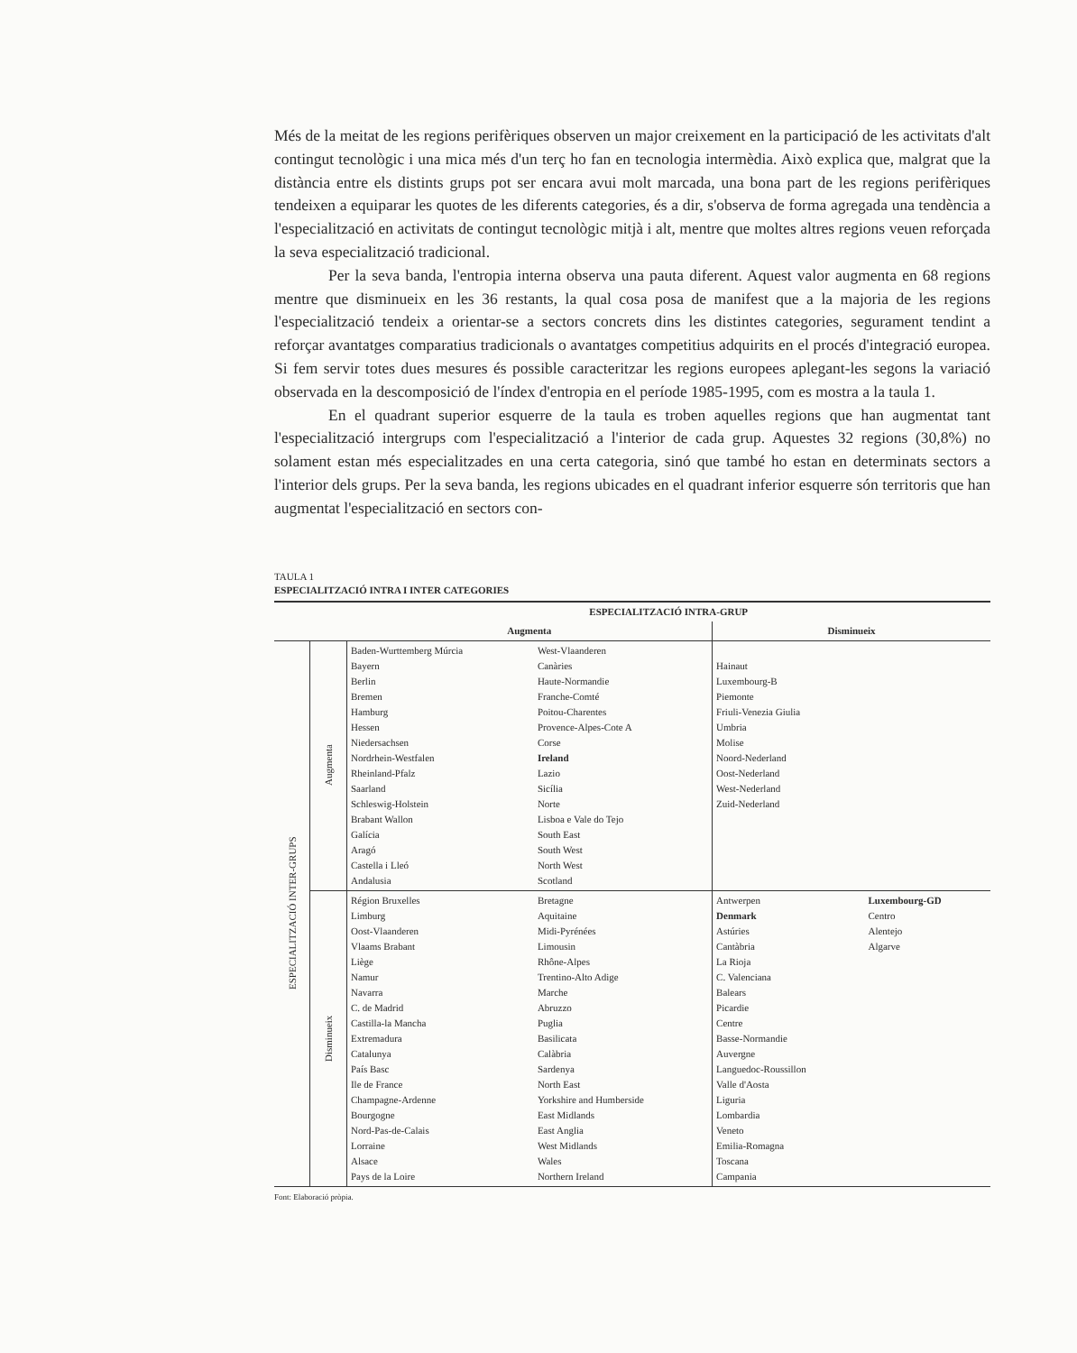Més de la meitat de les regions perifèriques observen un major creixement en la participació de les activitats d'alt contingut tecnològic i una mica més d'un terç ho fan en tecnologia intermèdia. Això explica que, malgrat que la distància entre els distints grups pot ser encara avui molt marcada, una bona part de les regions perifèriques tendeixen a equiparar les quotes de les diferents categories, és a dir, s'observa de forma agregada una tendència a l'especialització en activitats de contingut tecnològic mitjà i alt, mentre que moltes altres regions veuen reforçada la seva especialització tradicional.
Per la seva banda, l'entropia interna observa una pauta diferent. Aquest valor augmenta en 68 regions mentre que disminueix en les 36 restants, la qual cosa posa de manifest que a la majoria de les regions l'especialització tendeix a orientar-se a sectors concrets dins les distintes categories, segurament tendint a reforçar avantatges comparatius tradicionals o avantatges competitius adquirits en el procés d'integració europea. Si fem servir totes dues mesures és possible caracteritzar les regions europees aplegant-les segons la variació observada en la descomposició de l'índex d'entropia en el període 1985-1995, com es mostra a la taula 1.
En el quadrant superior esquerre de la taula es troben aquelles regions que han augmentat tant l'especialització intergrups com l'especialització a l'interior de cada grup. Aquestes 32 regions (30,8%) no solament estan més especialitzades en una certa categoria, sinó que també ho estan en determinats sectors a l'interior dels grups. Per la seva banda, les regions ubicades en el quadrant inferior esquerre són territoris que han augmentat l'especialització en sectors con-
TAULA 1
ESPECIALITZACIÓ INTRA I INTER CATEGORIES
| | | ESPECIALITZACIÓ INTRA-GRUP | | | |
| --- | --- | --- | --- | --- | --- |
| | | Augmenta | | Disminueix | |
| ESPECIALITZACIÓ INTER-GRUPS | Augmenta | Baden-Wurttemberg Múrcia Bayern Berlin Bremen Hamburg Hessen Niedersachsen Nordrhein-Westfalen Rheinland-Pfalz Saarland Schleswig-Holstein Brabant Wallon Galícia Aragó Castella i Lleó Andalusia | West-Vlaanderen Canàries Haute-Normandie Franche-Comté Poitou-Charentes Provence-Alpes-Cote A Corse Ireland Lazio Sicília Norte Lisboa e Vale do Tejo South East South West North West Scotland | Hainaut Luxembourg-B Piemonte Friuli-Venezia Giulia Umbria Molise Noord-Nederland Oost-Nederland West-Nederland Zuid-Nederland | |
| | Disminueix | Région Bruxelles Limburg Oost-Vlaanderen Vlaams Brabant Liège Namur Navarra C. de Madrid Castilla-la Mancha Extremadura Catalunya País Basc Ile de France Champagne-Ardenne Bourgogne Nord-Pas-de-Calais Lorraine Alsace Pays de la Loire | Bretagne Aquitaine Midi-Pyrénées Limousin Rhône-Alpes Trentino-Alto Adige Marche Abruzzo Puglia Basilicata Calàbria Sardenya North East Yorkshire and Humberside East Midlands East Anglia West Midlands Wales Northern Ireland | Antwerpen Denmark Astúries Cantàbria La Rioja C. Valenciana Balears Picardie Centre Basse-Normandie Auvergne Languedoc-Roussillon Valle d'Aosta Liguria Lombardia Veneto Emilia-Romagna Toscana Campania | Luxembourg-GD Centro Alentejo Algarve |
Font: Elaboració pròpia.